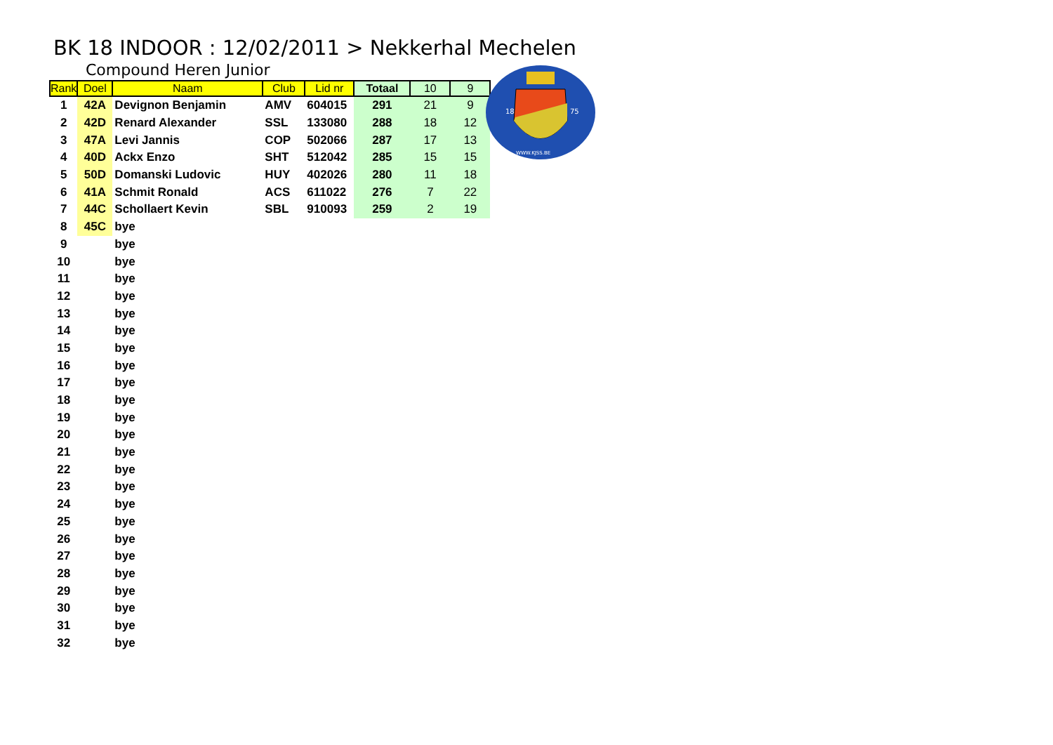BK 18 INDOOR : 12/02/2011 > Nekkerhal Mechelen
Compound Heren Junior
| Rank | Doel | Naam | Club | Lid nr | Totaal | 10 | 9 |
| --- | --- | --- | --- | --- | --- | --- | --- |
| 1 | 42A | Devignon Benjamin | AMV | 604015 | 291 | 21 | 9 |
| 2 | 42D | Renard Alexander | SSL | 133080 | 288 | 18 | 12 |
| 3 | 47A | Levi Jannis | COP | 502066 | 287 | 17 | 13 |
| 4 | 40D | Ackx Enzo | SHT | 512042 | 285 | 15 | 15 |
| 5 | 50D | Domanski Ludovic | HUY | 402026 | 280 | 11 | 18 |
| 6 | 41A | Schmit Ronald | ACS | 611022 | 276 | 7 | 22 |
| 7 | 44C | Schollaert Kevin | SBL | 910093 | 259 | 2 | 19 |
| 8 | 45C | bye | | | | | |
| 9 | | bye | | | | | |
| 10 | | bye | | | | | |
| 11 | | bye | | | | | |
| 12 | | bye | | | | | |
| 13 | | bye | | | | | |
| 14 | | bye | | | | | |
| 15 | | bye | | | | | |
| 16 | | bye | | | | | |
| 17 | | bye | | | | | |
| 18 | | bye | | | | | |
| 19 | | bye | | | | | |
| 20 | | bye | | | | | |
| 21 | | bye | | | | | |
| 22 | | bye | | | | | |
| 23 | | bye | | | | | |
| 24 | | bye | | | | | |
| 25 | | bye | | | | | |
| 26 | | bye | | | | | |
| 27 | | bye | | | | | |
| 28 | | bye | | | | | |
| 29 | | bye | | | | | |
| 30 | | bye | | | | | |
| 31 | | bye | | | | | |
| 32 | | bye | | | | | |
18
75
WWW.KJSS.BE